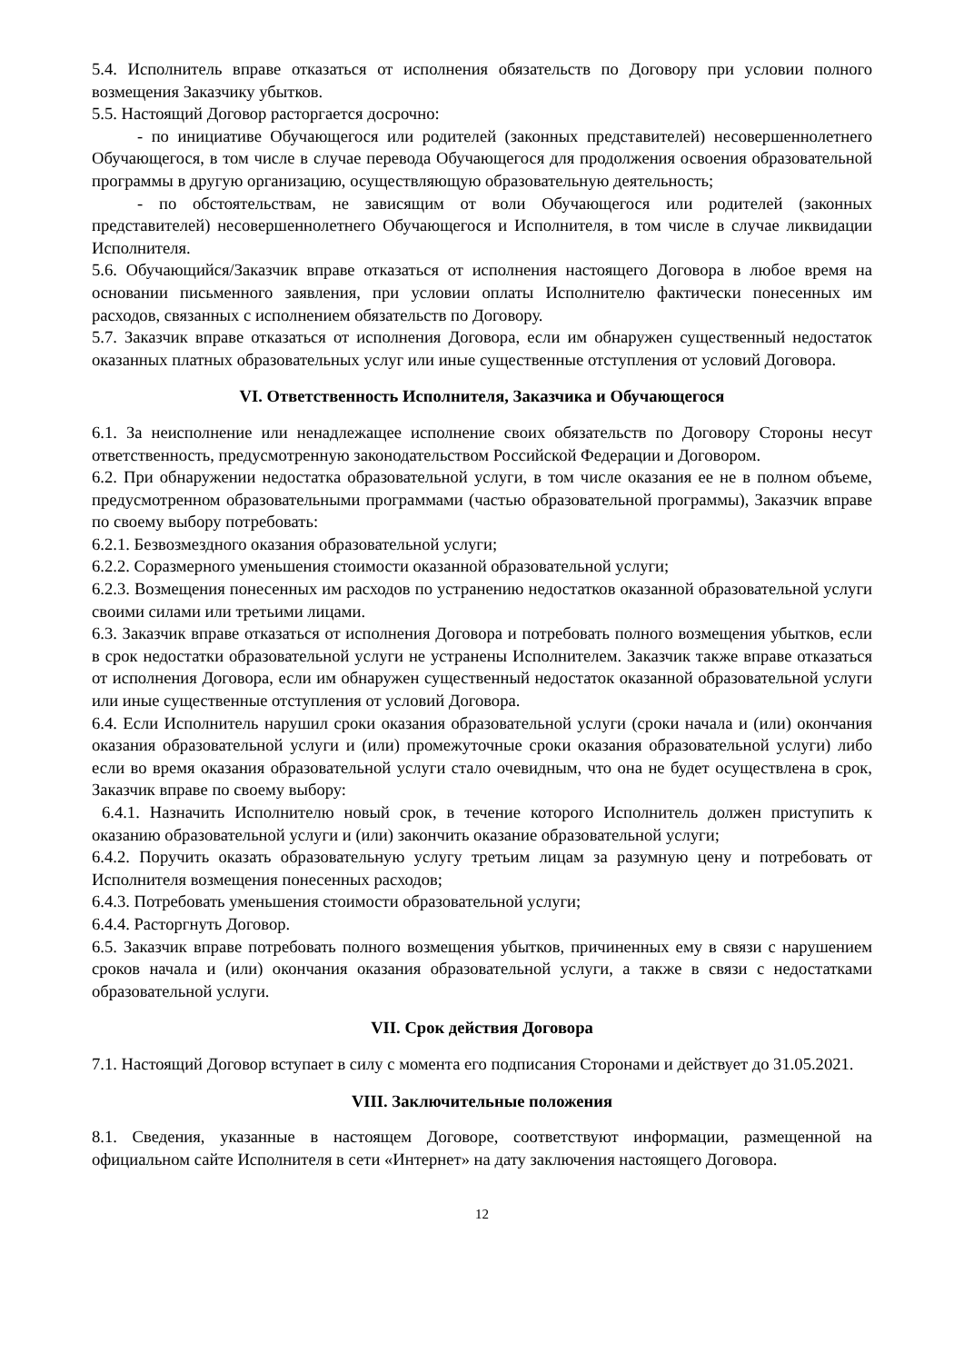5.4. Исполнитель вправе отказаться от исполнения обязательств по Договору при условии полного возмещения Заказчику убытков.
5.5. Настоящий Договор расторгается досрочно:
- по инициативе Обучающегося или родителей (законных представителей) несовершеннолетнего Обучающегося, в том числе в случае перевода Обучающегося для продолжения освоения образовательной программы в другую организацию, осуществляющую образовательную деятельность;
- по обстоятельствам, не зависящим от воли Обучающегося или родителей (законных представителей) несовершеннолетнего Обучающегося и Исполнителя, в том числе в случае ликвидации Исполнителя.
5.6. Обучающийся/Заказчик вправе отказаться от исполнения настоящего Договора в любое время на основании письменного заявления, при условии оплаты Исполнителю фактически понесенных им расходов, связанных с исполнением обязательств по Договору.
5.7. Заказчик вправе отказаться от исполнения Договора, если им обнаружен существенный недостаток оказанных платных образовательных услуг или иные существенные отступления от условий Договора.
VI. Ответственность Исполнителя, Заказчика и Обучающегося
6.1. За неисполнение или ненадлежащее исполнение своих обязательств по Договору Стороны несут ответственность, предусмотренную законодательством Российской Федерации и Договором.
6.2. При обнаружении недостатка образовательной услуги, в том числе оказания ее не в полном объеме, предусмотренном образовательными программами (частью образовательной программы), Заказчик вправе по своему выбору потребовать:
6.2.1. Безвозмездного оказания образовательной услуги;
6.2.2. Соразмерного уменьшения стоимости оказанной образовательной услуги;
6.2.3. Возмещения понесенных им расходов по устранению недостатков оказанной образовательной услуги своими силами или третьими лицами.
6.3. Заказчик вправе отказаться от исполнения Договора и потребовать полного возмещения убытков, если в срок недостатки образовательной услуги не устранены Исполнителем. Заказчик также вправе отказаться от исполнения Договора, если им обнаружен существенный недостаток оказанной образовательной услуги или иные существенные отступления от условий Договора.
6.4. Если Исполнитель нарушил сроки оказания образовательной услуги (сроки начала и (или) окончания оказания образовательной услуги и (или) промежуточные сроки оказания образовательной услуги) либо если во время оказания образовательной услуги стало очевидным, что она не будет осуществлена в срок, Заказчик вправе по своему выбору:
6.4.1. Назначить Исполнителю новый срок, в течение которого Исполнитель должен приступить к оказанию образовательной услуги и (или) закончить оказание образовательной услуги;
6.4.2. Поручить оказать образовательную услугу третьим лицам за разумную цену и потребовать от Исполнителя возмещения понесенных расходов;
6.4.3. Потребовать уменьшения стоимости образовательной услуги;
6.4.4. Расторгнуть Договор.
6.5. Заказчик вправе потребовать полного возмещения убытков, причиненных ему в связи с нарушением сроков начала и (или) окончания оказания образовательной услуги, а также в связи с недостатками образовательной услуги.
VII. Срок действия Договора
7.1. Настоящий Договор вступает в силу с момента его подписания Сторонами и действует до 31.05.2021.
VIII. Заключительные положения
8.1. Сведения, указанные в настоящем Договоре, соответствуют информации, размещенной на официальном сайте Исполнителя в сети «Интернет» на дату заключения настоящего Договора.
12